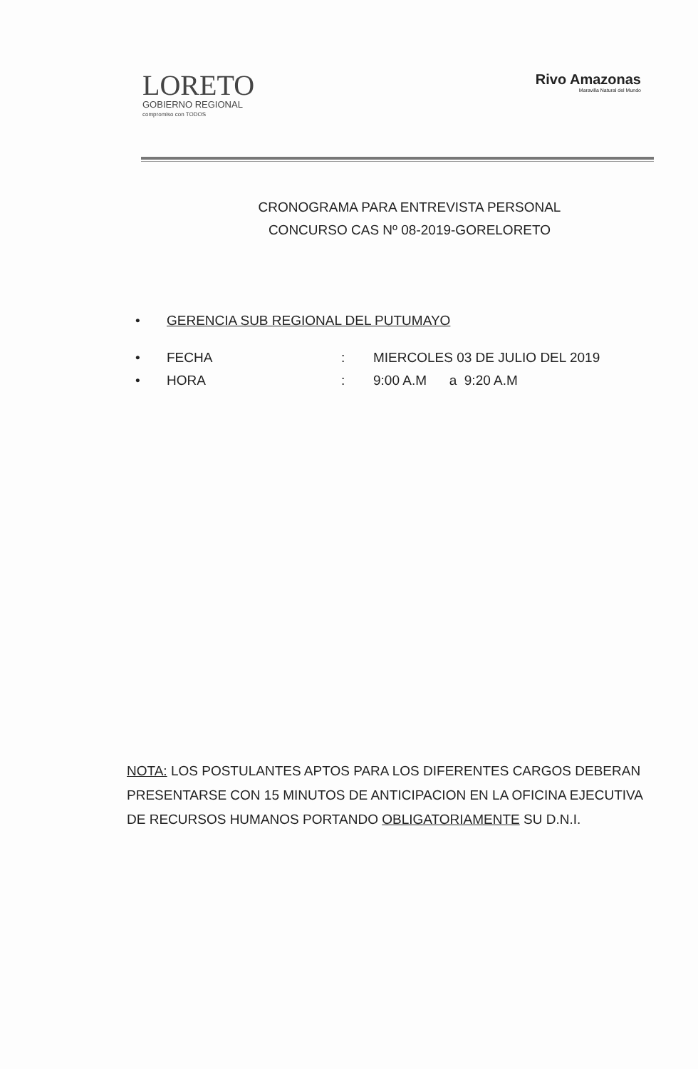LORETO
GOBIERNO REGIONAL
compromiso con TODOS
Rivo Amazonas
Maravilla Natural del Mundo
CRONOGRAMA PARA ENTREVISTA PERSONAL
CONCURSO CAS Nº 08-2019-GORELORETO
• GERENCIA SUB REGIONAL DEL PUTUMAYO
• FECHA: MIERCOLES 03 DE JULIO DEL 2019
• HORA: 9:00 A.M a 9:20 A.M
NOTA: LOS POSTULANTES APTOS PARA LOS DIFERENTES CARGOS DEBERAN PRESENTARSE CON 15 MINUTOS DE ANTICIPACION EN LA OFICINA EJECUTIVA DE RECURSOS HUMANOS PORTANDO OBLIGATORIAMENTE SU D.N.I.